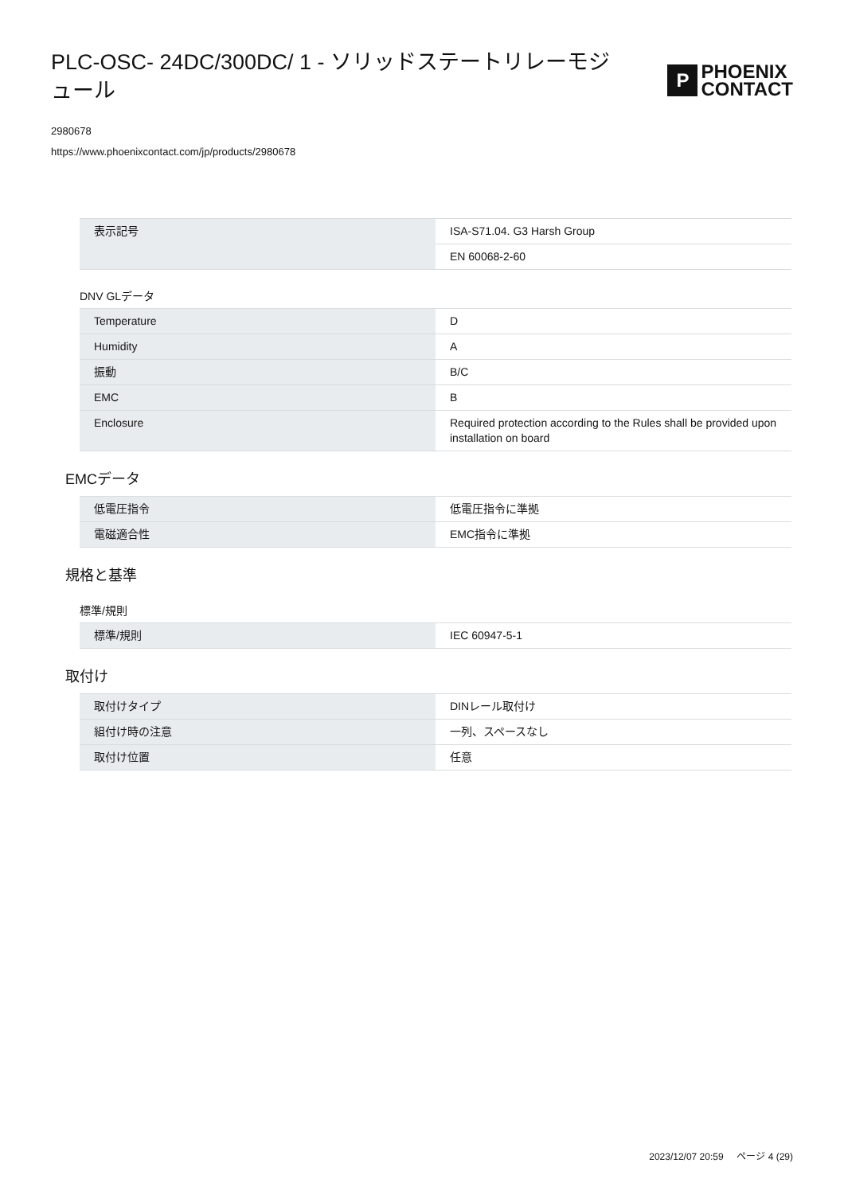PLC-OSC- 24DC/300DC/ 1 - ソリッドステートリレーモジュール
P
PHOENIX
CONTACT
2980678
https://www.phoenixcontact.com/jp/products/2980678
| 表示記号 | ISA-S71.04. G3 Harsh Group |
| | EN 60068-2-60 |
DNV GLデータ
| Temperature | D |
| Humidity | A |
| 振動 | B/C |
| EMC | B |
| Enclosure | Required protection according to the Rules shall be provided upon installation on board |
EMCデータ
| 低電圧指令 | 低電圧指令に準拠 |
| 電磁適合性 | EMC指令に準拠 |
規格と基準
標準/規則
| 標準/規則 | IEC 60947-5-1 |
取付け
| 取付けタイプ | DINレール取付け |
| 組付け時の注意 | 一列、スペースなし |
| 取付け位置 | 任意 |
2023/12/07 20:59 ページ 4 (29)